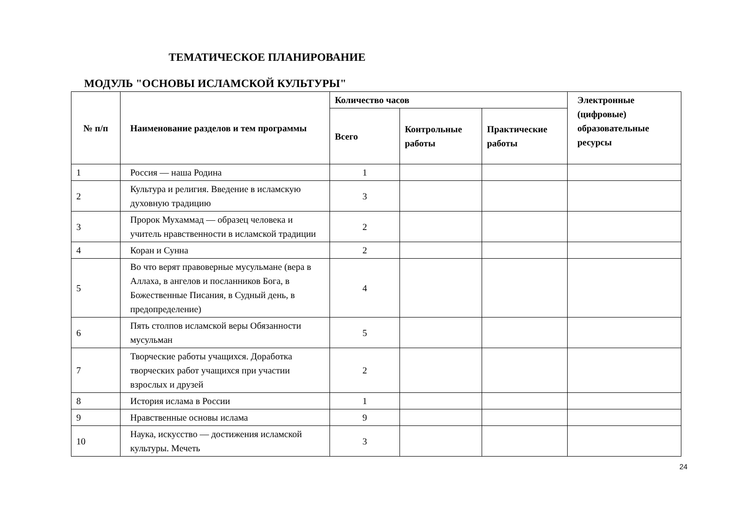ТЕМАТИЧЕСКОЕ ПЛАНИРОВАНИЕ
МОДУЛЬ "ОСНОВЫ ИСЛАМСКОЙ КУЛЬТУРЫ"
| № п/п | Наименование разделов и тем программы | Количество часов | | | Электронные (цифровые) образовательные ресурсы |
| --- | --- | --- | --- | --- | --- |
| | | Всего | Контрольные работы | Практические работы | |
| 1 | Россия — наша Родина | 1 | | | |
| 2 | Культура и религия. Введение в исламскую духовную традицию | 3 | | | |
| 3 | Пророк Мухаммад — образец человека и учитель нравственности в исламской традиции | 2 | | | |
| 4 | Коран и Сунна | 2 | | | |
| 5 | Во что верят правоверные мусульмане (вера в Аллаха, в ангелов и посланников Бога, в Божественные Писания, в Судный день, в предопределение) | 4 | | | |
| 6 | Пять столпов исламской веры Обязанности мусульман | 5 | | | |
| 7 | Творческие работы учащихся. Доработка творческих работ учащихся при участии взрослых и друзей | 2 | | | |
| 8 | История ислама в России | 1 | | | |
| 9 | Нравственные основы ислама | 9 | | | |
| 10 | Наука, искусство — достижения исламской культуры. Мечеть | 3 | | | |
24